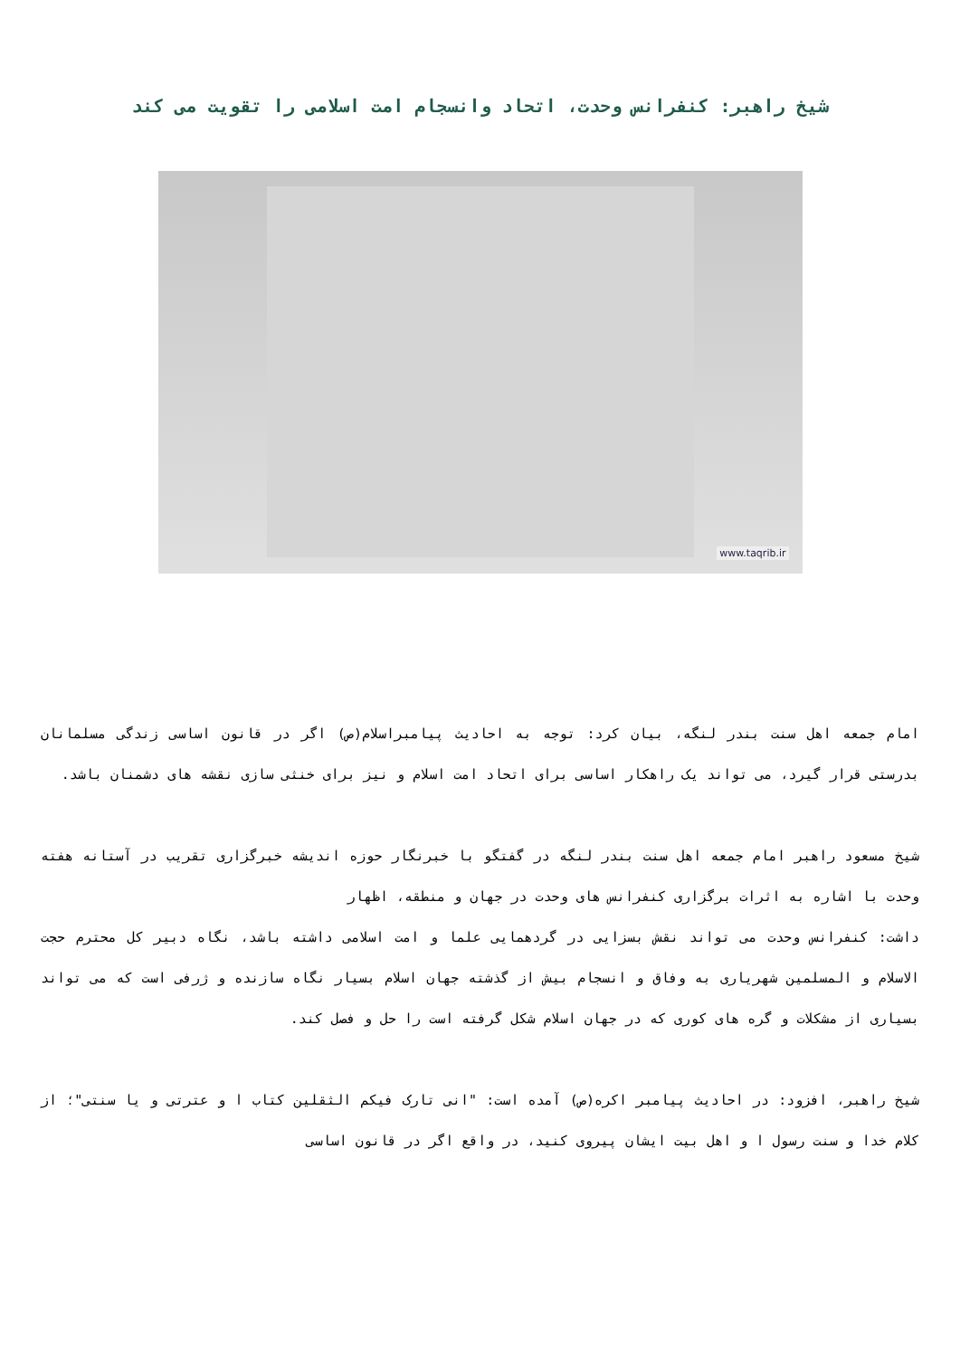شیخ راهبر: کنفرانس وحدت، اتحاد وانسجام امت اسلامی را تقویت می کند
www.taqrib.ir
امام جمعه اهل سنت بندر لنگه، بیان کرد: توجه به احادیث پیامبراسلام(ص) اگر در قانون اساسی زندگی مسلمانان بدرستی قرار گیرد، می تواند یک راهکار اساسی برای اتحاد امت اسلام و نیز برای خنثی سازی نقشه های دشمنان باشد.
شیخ مسعود راهبر امام جمعه اهل سنت بندر لنگه در گفتگو با خبرنگار حوزه اندیشه خبرگزاری تقریب در آستانه هفته وحدت با اشاره به اثرات برگزاری کنفرانس های وحدت در جهان و منطقه، اظهار
داشت: کنفرانس وحدت می تواند نقش بسزایی در گردهمایی علما و امت اسلامی داشته باشد، نگاه دبیر کل محترم حجت الاسلام و المسلمین شهریاری به وفاق و انسجام بیش از گذشته جهان اسلام بسیار نگاه سازنده و ژرفی است که می تواند بسیاری از مشکلات و گره های کوری که در جهان اسلام شکل گرفته است را حل و فصل کند.
شیخ راهبر، افزود: در احادیث پیامبر اکره(ص) آمده است: "انی تارک فیکم الثقلین کتاب ا و عترتی و یا سنتی"؛ از کلام خدا و سنت رسول ا و اهل بیت ایشان پیروی کنید، در واقع اگر در قانون اساسی